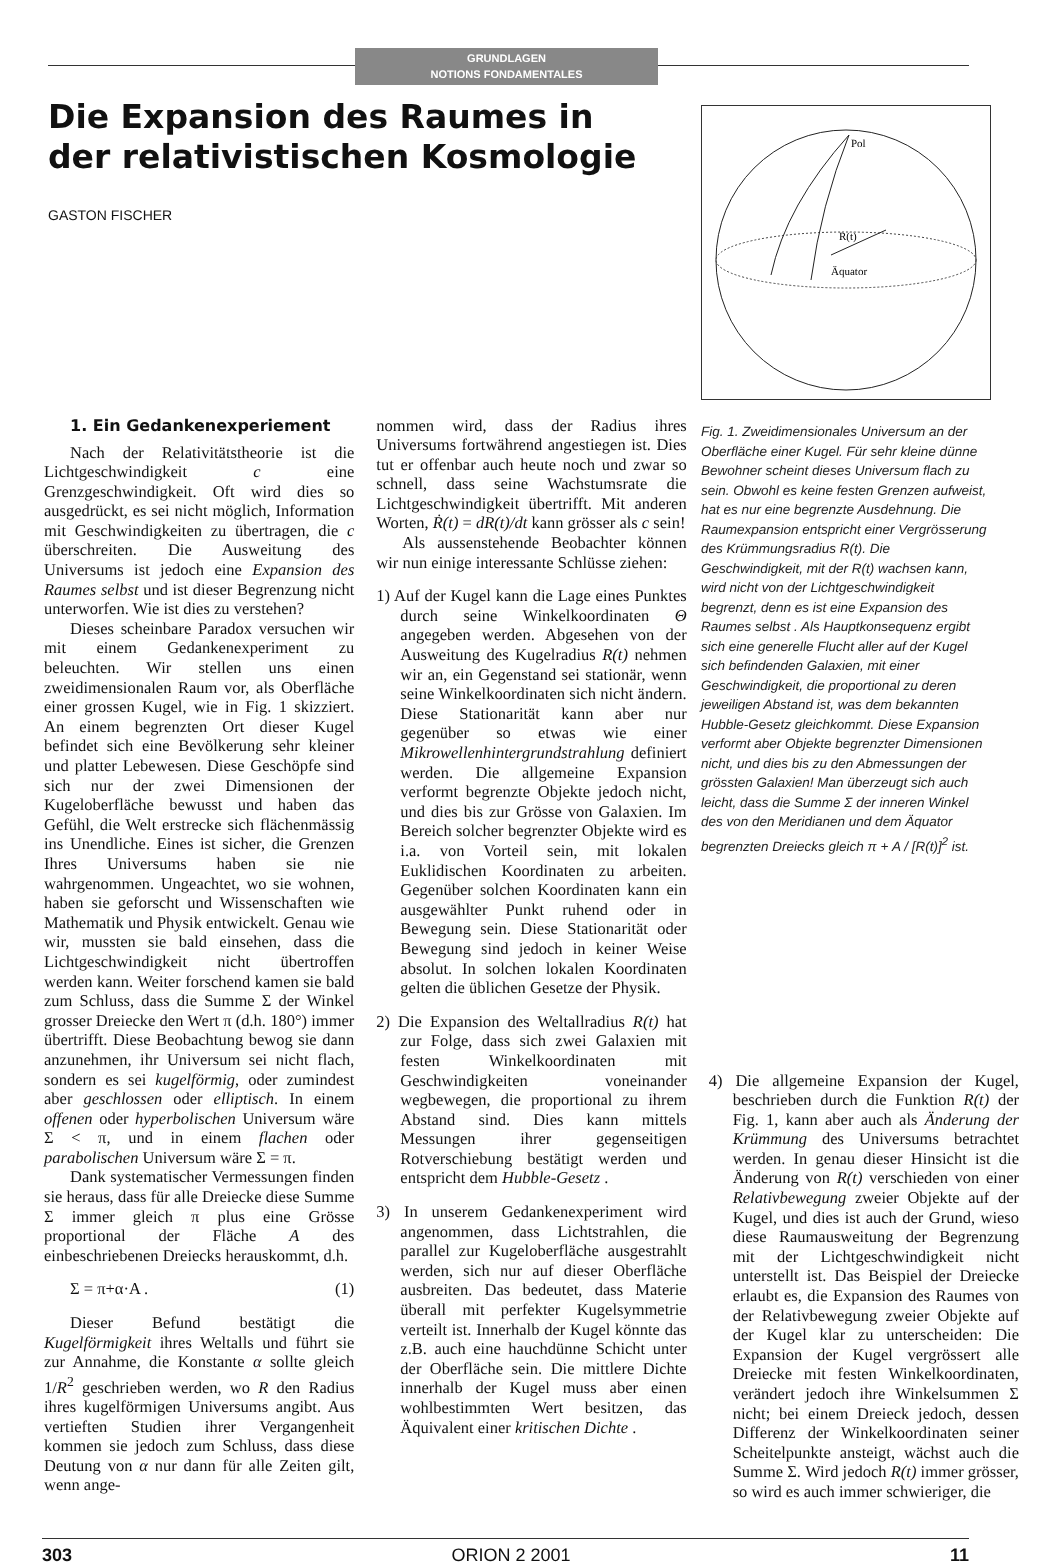GRUNDLAGEN
NOTIONS FONDAMENTALES
Die Expansion des Raumes in der relativistischen Kosmologie
GASTON FISCHER
Pol
R(t)
Äquator
Fig. 1. Zweidimensionales Universum an der Oberfläche einer Kugel. Für sehr kleine dünne Bewohner scheint dieses Universum flach zu sein. Obwohl es keine festen Grenzen aufweist, hat es nur eine begrenzte Ausdehnung. Die Raumexpansion entspricht einer Vergrösserung des Krümmungsradius R(t). Die Geschwindigkeit, mit der R(t) wachsen kann, wird nicht von der Lichtgeschwindigkeit begrenzt, denn es ist eine Expansion des Raumes selbst . Als Hauptkonsequenz ergibt sich eine generelle Flucht aller auf der Kugel sich befindenden Galaxien, mit einer Geschwindigkeit, die proportional zu deren jeweiligen Abstand ist, was dem bekannten Hubble-Gesetz gleichkommt. Diese Expansion verformt aber Objekte begrenzter Dimensionen nicht, und dies bis zu den Abmessungen der grössten Galaxien! Man überzeugt sich auch leicht, dass die Summe Σ der inneren Winkel des von den Meridianen und dem Äquator begrenzten Dreiecks gleich π + A / [R(t)]<sup>2</sup> ist.
1. Ein Gedankenexperiement
Nach der Relativitätstheorie ist die Lichtgeschwindigkeit c eine Grenzgeschwindigkeit. Oft wird dies so ausgedrückt, es sei nicht möglich, Information mit Geschwindigkeiten zu übertragen, die c überschreiten. Die Ausweitung des Universums ist jedoch eine Expansion des Raumes selbst und ist dieser Begrenzung nicht unterworfen. Wie ist dies zu verstehen?
Dieses scheinbare Paradox versuchen wir mit einem Gedankenexperiment zu beleuchten. Wir stellen uns einen zweidimensionalen Raum vor, als Oberfläche einer grossen Kugel, wie in Fig. 1 skizziert. An einem begrenzten Ort dieser Kugel befindet sich eine Bevölkerung sehr kleiner und platter Lebewesen. Diese Geschöpfe sind sich nur der zwei Dimensionen der Kugeloberfläche bewusst und haben das Gefühl, die Welt erstrecke sich flächenmässig ins Unendliche. Eines ist sicher, die Grenzen Ihres Universums haben sie nie wahrgenommen. Ungeachtet, wo sie wohnen, haben sie geforscht und Wissenschaften wie Mathematik und Physik entwickelt. Genau wie wir, mussten sie bald einsehen, dass die Lichtgeschwindigkeit nicht übertroffen werden kann. Weiter forschend kamen sie bald zum Schluss, dass die Summe Σ der Winkel grosser Dreiecke den Wert π (d.h. 180°) immer übertrifft. Diese Beobachtung bewog sie dann anzunehmen, ihr Universum sei nicht flach, sondern es sei kugelförmig, oder zumindest aber geschlossen oder elliptisch. In einem offenen oder hyperbolischen Universum wäre Σ < π, und in einem flachen oder parabolischen Universum wäre Σ = π.
Dank systematischer Vermessungen finden sie heraus, dass für alle Dreiecke diese Summe Σ immer gleich π plus eine Grösse proportional der Fläche A des einbeschriebenen Dreiecks herauskommt, d.h.
Σ = π+α·A . (1)
Dieser Befund bestätigt die Kugelförmigkeit ihres Weltalls und führt sie zur Annahme, die Konstante α sollte gleich 1/R<sup>2</sup> geschrieben werden, wo R den Radius ihres kugelförmigen Universums angibt. Aus vertieften Studien ihrer Vergangenheit kommen sie jedoch zum Schluss, dass diese Deutung von α nur dann für alle Zeiten gilt, wenn ange-
nommen wird, dass der Radius ihres Universums fortwährend angestiegen ist. Dies tut er offenbar auch heute noch und zwar so schnell, dass seine Wachstumsrate die Lichtgeschwindigkeit übertrifft. Mit anderen Worten, Ṙ(t) = dR(t)/dt kann grösser als c sein!
Als aussenstehende Beobachter können wir nun einige interessante Schlüsse ziehen:
1) Auf der Kugel kann die Lage eines Punktes durch seine Winkelkoordinaten Θ angegeben werden. Abgesehen von der Ausweitung des Kugelradius R(t) nehmen wir an, ein Gegenstand sei stationär, wenn seine Winkelkoordinaten sich nicht ändern. Diese Stationarität kann aber nur gegenüber so etwas wie einer Mikrowellenhintergrundstrahlung definiert werden. Die allgemeine Expansion verformt begrenzte Objekte jedoch nicht, und dies bis zur Grösse von Galaxien. Im Bereich solcher begrenzter Objekte wird es i.a. von Vorteil sein, mit lokalen Euklidischen Koordinaten zu arbeiten. Gegenüber solchen Koordinaten kann ein ausgewählter Punkt ruhend oder in Bewegung sein. Diese Stationarität oder Bewegung sind jedoch in keiner Weise absolut. In solchen lokalen Koordinaten gelten die üblichen Gesetze der Physik.
2) Die Expansion des Weltallradius R(t) hat zur Folge, dass sich zwei Galaxien mit festen Winkelkoordinaten mit Geschwindigkeiten voneinander wegbewegen, die proportional zu ihrem Abstand sind. Dies kann mittels Messungen ihrer gegenseitigen Rotverschiebung bestätigt werden und entspricht dem Hubble-Gesetz .
3) In unserem Gedankenexperiment wird angenommen, dass Lichtstrahlen, die parallel zur Kugeloberfläche ausgestrahlt werden, sich nur auf dieser Oberfläche ausbreiten. Das bedeutet, dass Materie überall mit perfekter Kugelsymmetrie verteilt ist. Innerhalb der Kugel könnte das z.B. auch eine hauchdünne Schicht unter der Oberfläche sein. Die mittlere Dichte innerhalb der Kugel muss aber einen wohlbestimmten Wert besitzen, das Äquivalent einer kritischen Dichte .
4) Die allgemeine Expansion der Kugel, beschrieben durch die Funktion R(t) der Fig. 1, kann aber auch als Änderung der Krümmung des Universums betrachtet werden. In genau dieser Hinsicht ist die Änderung von R(t) verschieden von einer Relativbewegung zweier Objekte auf der Kugel, und dies ist auch der Grund, wieso diese Raumausweitung der Begrenzung mit der Lichtgeschwindigkeit nicht unterstellt ist. Das Beispiel der Dreiecke erlaubt es, die Expansion des Raumes von der Relativbewegung zweier Objekte auf der Kugel klar zu unterscheiden: Die Expansion der Kugel vergrössert alle Dreiecke mit festen Winkelkoordinaten, verändert jedoch ihre Winkelsummen Σ nicht; bei einem Dreieck jedoch, dessen Differenz der Winkelkoordinaten seiner Scheitelpunkte ansteigt, wächst auch die Summe Σ. Wird jedoch R(t) immer grösser, so wird es auch immer schwieriger, die
303 ORION 2 2001 11